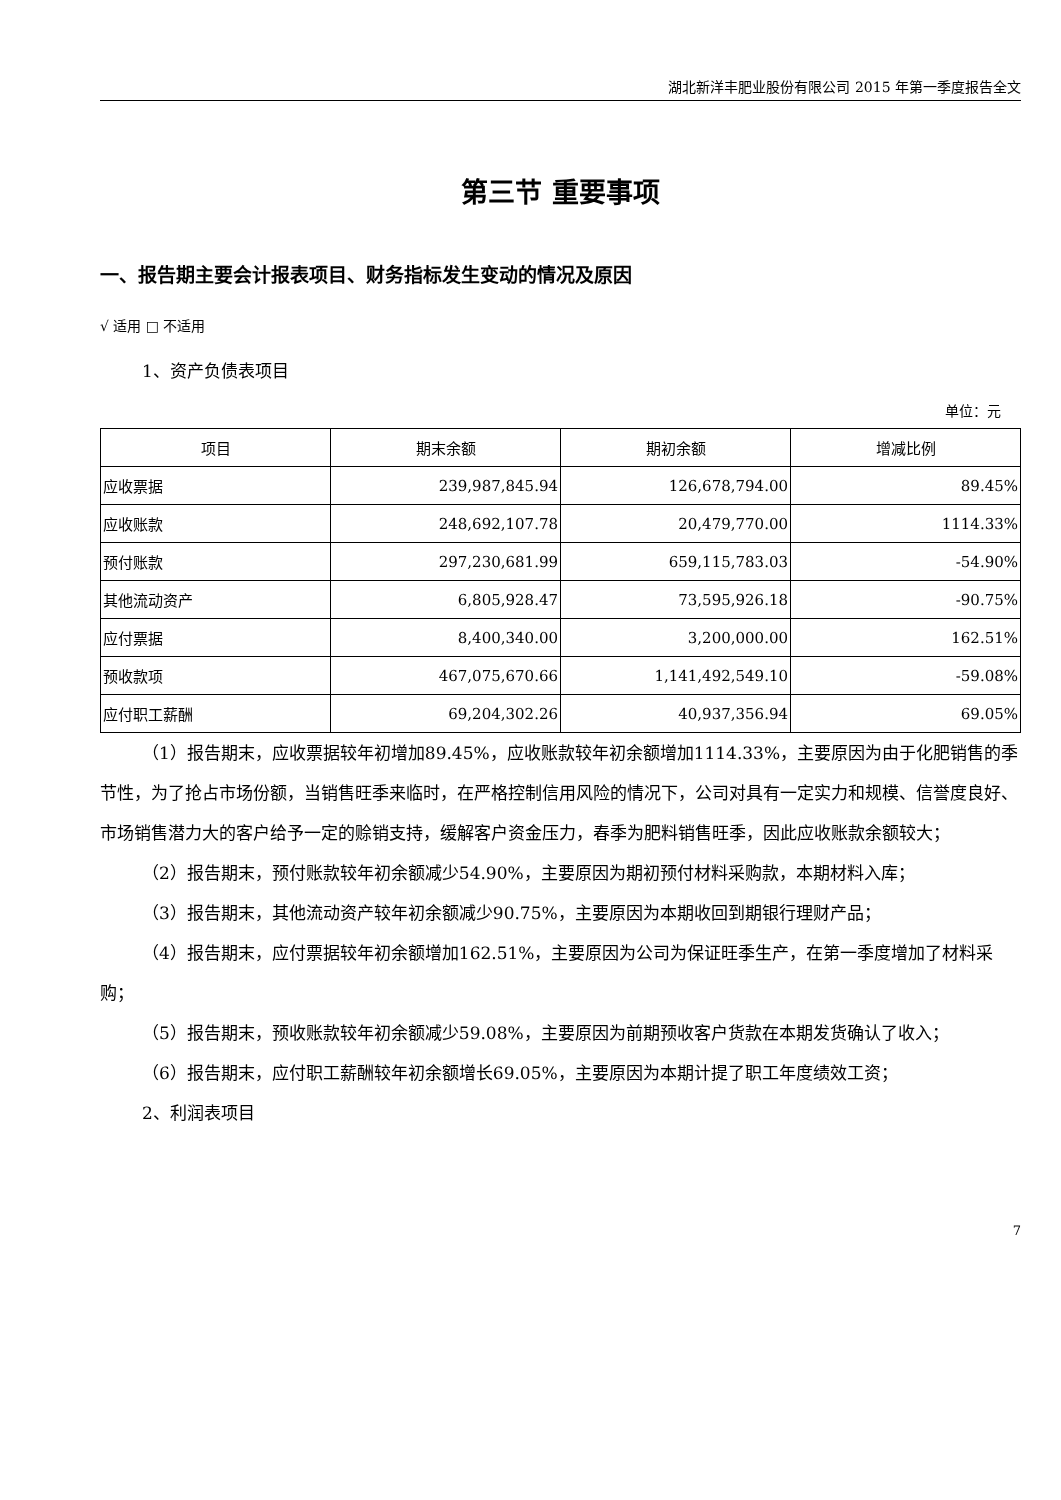湖北新洋丰肥业股份有限公司 2015 年第一季度报告全文
第三节 重要事项
一、报告期主要会计报表项目、财务指标发生变动的情况及原因
√ 适用 □ 不适用
1、资产负债表项目
单位：元
| 项目 | 期末余额 | 期初余额 | 增减比例 |
| --- | --- | --- | --- |
| 应收票据 | 239,987,845.94 | 126,678,794.00 | 89.45% |
| 应收账款 | 248,692,107.78 | 20,479,770.00 | 1114.33% |
| 预付账款 | 297,230,681.99 | 659,115,783.03 | -54.90% |
| 其他流动资产 | 6,805,928.47 | 73,595,926.18 | -90.75% |
| 应付票据 | 8,400,340.00 | 3,200,000.00 | 162.51% |
| 预收款项 | 467,075,670.66 | 1,141,492,549.10 | -59.08% |
| 应付职工薪酬 | 69,204,302.26 | 40,937,356.94 | 69.05% |
（1）报告期末，应收票据较年初增加89.45%，应收账款较年初余额增加1114.33%，主要原因为由于化肥销售的季节性，为了抢占市场份额，当销售旺季来临时，在严格控制信用风险的情况下，公司对具有一定实力和规模、信誉度良好、市场销售潜力大的客户给予一定的赊销支持，缓解客户资金压力，春季为肥料销售旺季，因此应收账款余额较大；
（2）报告期末，预付账款较年初余额减少54.90%，主要原因为期初预付材料采购款，本期材料入库；
（3）报告期末，其他流动资产较年初余额减少90.75%，主要原因为本期收回到期银行理财产品；
（4）报告期末，应付票据较年初余额增加162.51%，主要原因为公司为保证旺季生产，在第一季度增加了材料采购；
（5）报告期末，预收账款较年初余额减少59.08%，主要原因为前期预收客户货款在本期发货确认了收入；
（6）报告期末，应付职工薪酬较年初余额增长69.05%，主要原因为本期计提了职工年度绩效工资；
2、利润表项目
7